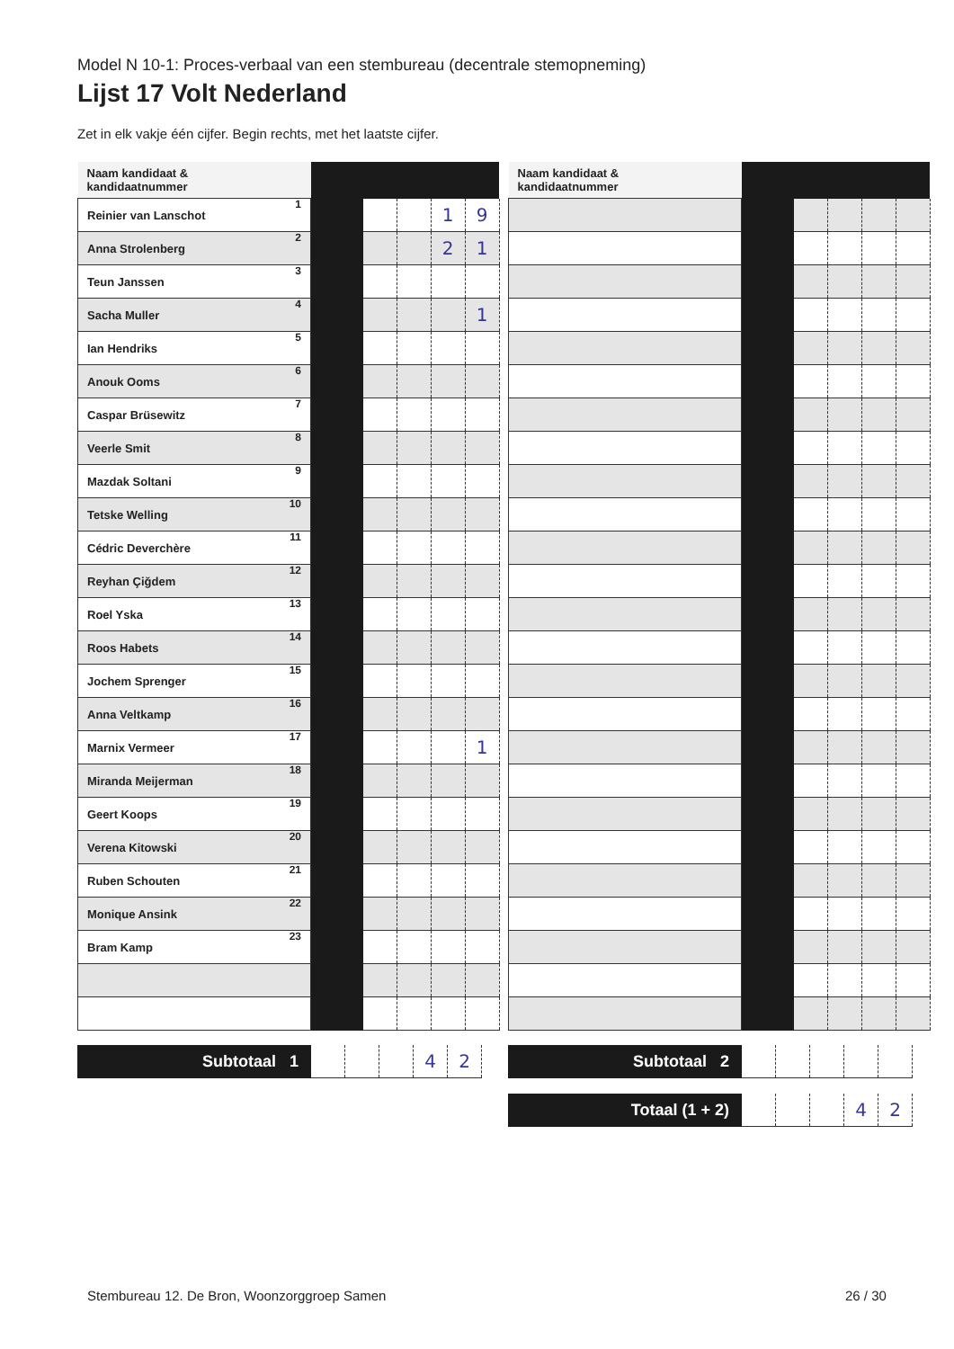Model N 10-1: Proces-verbaal van een stembureau (decentrale stemopneming)
Lijst 17 Volt Nederland
Zet in elk vakje één cijfer. Begin rechts, met het laatste cijfer.
| Naam kandidaat & kandidaatnummer | | | | | |
| --- | --- | --- | --- | --- | --- |
| Reinier van Lanschot 1 | | | | 1 | 9 |
| Anna Strolenberg 2 | | | | 2 | 1 |
| Teun Janssen 3 | | | | | |
| Sacha Muller 4 | | | | | 1 |
| Ian Hendriks 5 | | | | | |
| Anouk Ooms 6 | | | | | |
| Caspar Brüsewitz 7 | | | | | |
| Veerle Smit 8 | | | | | |
| Mazdak Soltani 9 | | | | | |
| Tetske Welling 10 | | | | | |
| Cédric Deverchère 11 | | | | | |
| Reyhan Çiğdem 12 | | | | | |
| Roel Yska 13 | | | | | |
| Roos Habets 14 | | | | | |
| Jochem Sprenger 15 | | | | | |
| Anna Veltkamp 16 | | | | | |
| Marnix Vermeer 17 | | | | | 1 |
| Miranda Meijerman 18 | | | | | |
| Geert Koops 19 | | | | | |
| Verena Kitowski 20 | | | | | |
| Ruben Schouten 21 | | | | | |
| Monique Ansink 22 | | | | | |
| Bram Kamp 23 | | | | | |
| Naam kandidaat & kandidaatnummer | | | | | |
| --- | --- | --- | --- | --- | --- |
| Subtotaal 1 | | | | 4 | 2 |
| Subtotaal 2 | | | | | |
| Totaal (1 + 2) | | | | 4 | 2 |
Stembureau 12. De Bron, Woonzorggroep Samen
26 / 30